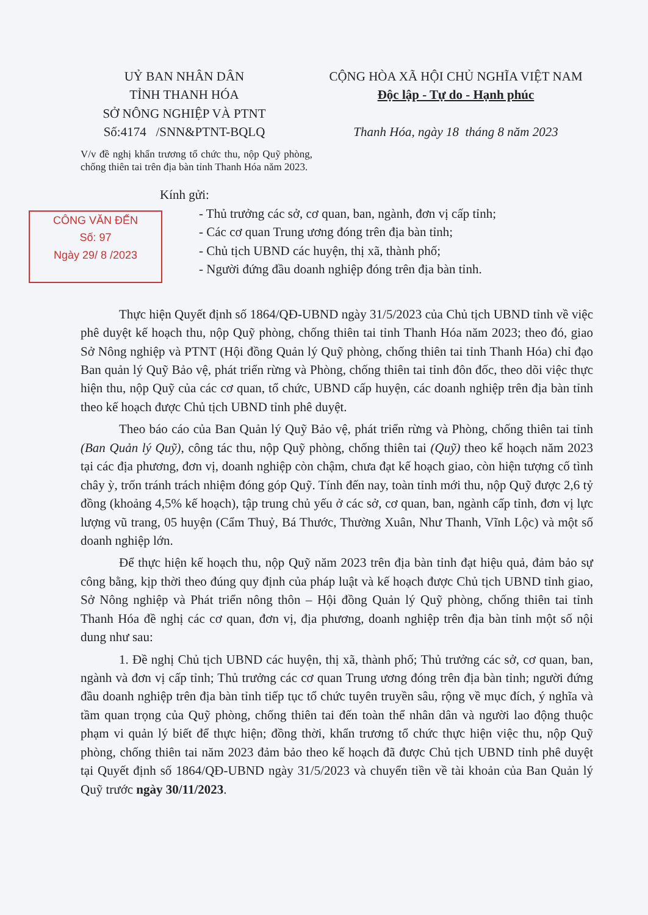UỶ BAN NHÂN DÂN
TỈNH THANH HÓA
SỞ NÔNG NGHIỆP VÀ PTNT
Số:4174 /SNN&PTNT-BQLQ
CỘNG HÒA XÃ HỘI CHỦ NGHĨA VIỆT NAM
Độc lập - Tự do - Hạnh phúc
Thanh Hóa, ngày 18 tháng 8 năm 2023
V/v đề nghị khẩn trương tổ chức thu, nộp Quỹ phòng, chống thiên tai trên địa bàn tỉnh Thanh Hóa năm 2023.
Kính gửi:
CÔNG VĂN ĐẾN
Số: 97
Ngày 29/ 8 /2023
- Thủ trưởng các sở, cơ quan, ban, ngành, đơn vị cấp tỉnh;
- Các cơ quan Trung ương đóng trên địa bàn tỉnh;
- Chủ tịch UBND các huyện, thị xã, thành phố;
- Người đứng đầu doanh nghiệp đóng trên địa bàn tỉnh.
Thực hiện Quyết định số 1864/QĐ-UBND ngày 31/5/2023 của Chủ tịch UBND tỉnh về việc phê duyệt kế hoạch thu, nộp Quỹ phòng, chống thiên tai tỉnh Thanh Hóa năm 2023; theo đó, giao Sở Nông nghiệp và PTNT (Hội đồng Quản lý Quỹ phòng, chống thiên tai tỉnh Thanh Hóa) chỉ đạo Ban quản lý Quỹ Bảo vệ, phát triển rừng và Phòng, chống thiên tai tỉnh đôn đốc, theo dõi việc thực hiện thu, nộp Quỹ của các cơ quan, tổ chức, UBND cấp huyện, các doanh nghiệp trên địa bàn tỉnh theo kế hoạch được Chủ tịch UBND tỉnh phê duyệt.
Theo báo cáo của Ban Quản lý Quỹ Bảo vệ, phát triển rừng và Phòng, chống thiên tai tỉnh (Ban Quản lý Quỹ), công tác thu, nộp Quỹ phòng, chống thiên tai (Quỹ) theo kế hoạch năm 2023 tại các địa phương, đơn vị, doanh nghiệp còn chậm, chưa đạt kế hoạch giao, còn hiện tượng cố tình chây ỳ, trốn tránh trách nhiệm đóng góp Quỹ. Tính đến nay, toàn tỉnh mới thu, nộp Quỹ được 2,6 tỷ đồng (khoảng 4,5% kế hoạch), tập trung chủ yếu ở các sở, cơ quan, ban, ngành cấp tỉnh, đơn vị lực lượng vũ trang, 05 huyện (Cẩm Thuỷ, Bá Thước, Thường Xuân, Như Thanh, Vĩnh Lộc) và một số doanh nghiệp lớn.
Để thực hiện kế hoạch thu, nộp Quỹ năm 2023 trên địa bàn tỉnh đạt hiệu quả, đảm bảo sự công bằng, kịp thời theo đúng quy định của pháp luật và kế hoạch được Chủ tịch UBND tỉnh giao, Sở Nông nghiệp và Phát triển nông thôn – Hội đồng Quản lý Quỹ phòng, chống thiên tai tỉnh Thanh Hóa đề nghị các cơ quan, đơn vị, địa phương, doanh nghiệp trên địa bàn tỉnh một số nội dung như sau:
1. Đề nghị Chủ tịch UBND các huyện, thị xã, thành phố; Thủ trưởng các sở, cơ quan, ban, ngành và đơn vị cấp tỉnh; Thủ trưởng các cơ quan Trung ương đóng trên địa bàn tỉnh; người đứng đầu doanh nghiệp trên địa bàn tỉnh tiếp tục tổ chức tuyên truyền sâu, rộng về mục đích, ý nghĩa và tầm quan trọng của Quỹ phòng, chống thiên tai đến toàn thể nhân dân và người lao động thuộc phạm vi quản lý biết để thực hiện; đồng thời, khẩn trương tổ chức thực hiện việc thu, nộp Quỹ phòng, chống thiên tai năm 2023 đảm bảo theo kế hoạch đã được Chủ tịch UBND tỉnh phê duyệt tại Quyết định số 1864/QĐ-UBND ngày 31/5/2023 và chuyển tiền về tài khoản của Ban Quản lý Quỹ trước ngày 30/11/2023.